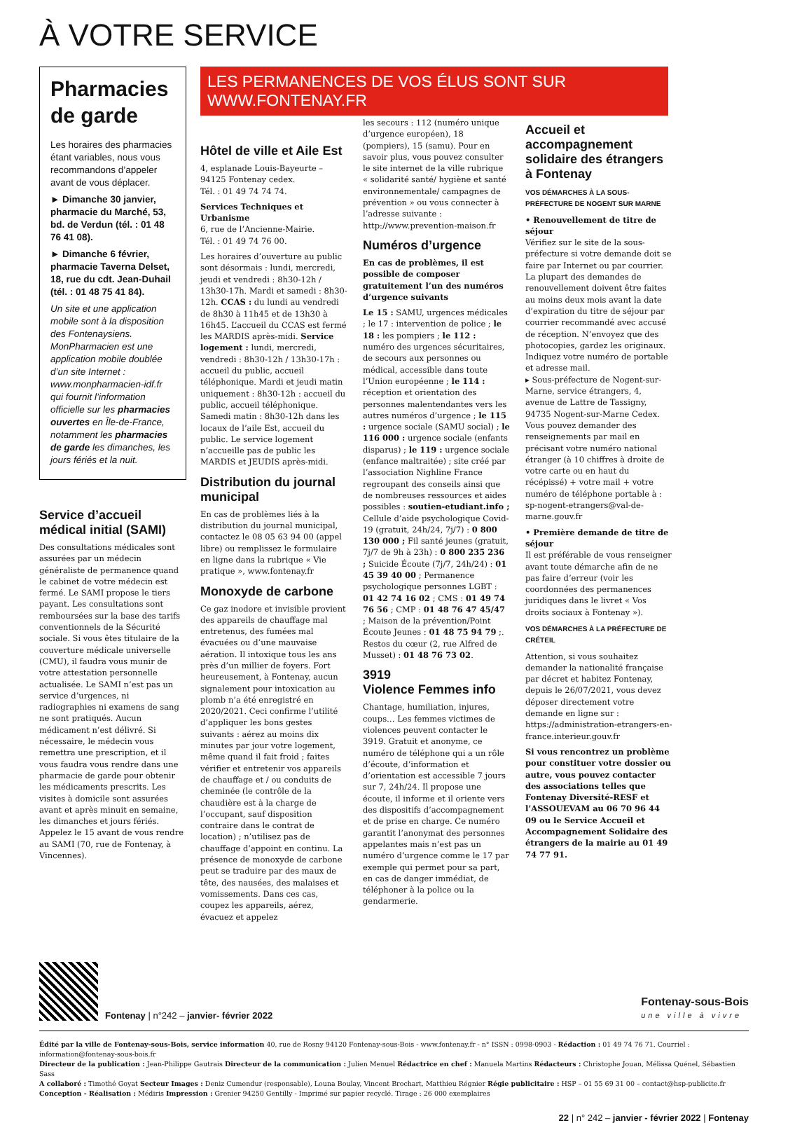À VOTRE SERVICE
Pharmacies de garde
Les horaires des pharmacies étant variables, nous vous recommandons d’appeler avant de vous déplacer.
► Dimanche 30 janvier, pharmacie du Marché, 53, bd. de Verdun (tél. : 01 48 76 41 08).
► Dimanche 6 février, pharmacie Taverna Delset, 18, rue du cdt. Jean-Duhail (tél. : 01 48 75 41 84).
Un site et une application mobile sont à la disposition des Fontenaysiens. MonPharmacien est une application mobile doublée d’un site Internet : www.monpharmacien-idf.fr qui fournit l’information officielle sur les pharmacies ouvertes en Île-de-France, notamment les pharmacies de garde les dimanches, les jours fériés et la nuit.
Service d’accueil médical initial (SAMI)
Des consultations médicales sont assurées par un médecin généraliste de permanence quand le cabinet de votre médecin est fermé. Le SAMI propose le tiers payant. Les consultations sont remboursées sur la base des tarifs conventionnels de la Sécurité sociale. Si vous êtes titulaire de la couverture médicale universelle (CMU), il faudra vous munir de votre attestation personnelle actualisée. Le SAMI n’est pas un service d’urgences, ni radiographies ni examens de sang ne sont pratiqués. Aucun médicament n’est délivré. Si nécessaire, le médecin vous remettra une prescription, et il vous faudra vous rendre dans une pharmacie de garde pour obtenir les médicaments prescrits. Les visites à domicile sont assurées avant et après minuit en semaine, les dimanches et jours fériés. Appelez le 15 avant de vous rendre au SAMI (70, rue de Fontenay, à Vincennes).
LES PERMANENCES DE VOS ÉLUS SONT SUR WWW.FONTENAY.FR
Hôtel de ville et Aile Est
4, esplanade Louis-Bayeurte – 94125 Fontenay cedex.
Tél. : 01 49 74 74 74.
Services Techniques et Urbanisme
6, rue de l’Ancienne-Mairie.
Tél. : 01 49 74 76 00.
Les horaires d’ouverture au public sont désormais : lundi, mercredi, jeudi et vendredi : 8h30-12h / 13h30-17h. Mardi et samedi : 8h30-12h. CCAS : du lundi au vendredi de 8h30 à 11h45 et de 13h30 à 16h45. L’accueil du CCAS est fermé les MARDIS après-midi. Service logement : lundi, mercredi, vendredi : 8h30-12h / 13h30-17h : accueil du public, accueil téléphonique. Mardi et jeudi matin uniquement : 8h30-12h : accueil du public, accueil téléphonique. Samedi matin : 8h30-12h dans les locaux de l’aile Est, accueil du public. Le service logement n’accueille pas de public les MARDIS et JEUDIS après-midi.
Distribution du journal municipal
En cas de problèmes liés à la distribution du journal municipal, contactez le 08 05 63 94 00 (appel libre) ou remplissez le formulaire en ligne dans la rubrique « Vie pratique », www.fontenay.fr
Monoxyde de carbone
Ce gaz inodore et invisible provient des appareils de chauffage mal entretenus, des fumées mal évacuées ou d’une mauvaise aération. Il intoxique tous les ans près d’un millier de foyers. Fort heureusement, à Fontenay, aucun signalement pour intoxication au plomb n’a été enregistré en 2020/2021. Ceci confirme l’utilité d’appliquer les bons gestes suivants : aérez au moins dix minutes par jour votre logement, même quand il fait froid ; faites vérifier et entretenir vos appareils de chauffage et / ou conduits de cheminée (le contrôle de la chaudière est à la charge de l’occupant, sauf disposition contraire dans le contrat de location) ; n’utilisez pas de chauffage d’appoint en continu. La présence de monoxyde de carbone peut se traduire par des maux de tête, des nausées, des malaises et vomissements. Dans ces cas, coupez les appareils, aérez, évacuez et appelez
les secours : 112 (numéro unique d’urgence européen), 18 (pompiers), 15 (samu). Pour en savoir plus, vous pouvez consulter le site internet de la ville rubrique « solidarité santé/ hygiène et santé environnementale/ campagnes de prévention » ou vous connecter à l’adresse suivante : http://www.prevention-maison.fr
Numéros d’urgence
En cas de problèmes, il est possible de composer gratuitement l’un des numéros d’urgence suivants
Le 15 : SAMU, urgences médicales ; le 17 : intervention de police ; le 18 : les pompiers ; le 112 : numéro des urgences sécuritaires, de secours aux personnes ou médical, accessible dans toute l’Union européenne ; le 114 : réception et orientation des personnes malentendantes vers les autres numéros d’urgence ; le 115 : urgence sociale (SAMU social) ; le 116 000 : urgence sociale (enfants disparus) ; le 119 : urgence sociale (enfance maltraitée) ; site créé par l’association Nighline France regroupant des conseils ainsi que de nombreuses ressources et aides possibles : soutien-etudiant.info ; Cellule d’aide psychologique Covid-19 (gratuit, 24h/24, 7j/7) : 0 800 130 000 ; Fil santé jeunes (gratuit, 7j/7 de 9h à 23h) : 0 800 235 236 ; Suicide Écoute (7j/7, 24h/24) : 01 45 39 40 00 ; Permanence psychologique personnes LGBT : 01 42 74 16 02 ; CMS : 01 49 74 76 56 ; CMP : 01 48 76 47 45/47 ; Maison de la prévention/Point Écoute Jeunes : 01 48 75 94 79 ;. Restos du cœur (2, rue Alfred de Musset) : 01 48 76 73 02.
3919
Violence Femmes info
Chantage, humiliation, injures, coups… Les femmes victimes de violences peuvent contacter le 3919. Gratuit et anonyme, ce numéro de téléphone qui a un rôle d’écoute, d’information et d’orientation est accessible 7 jours sur 7, 24h/24. Il propose une écoute, il informe et il oriente vers des dispositifs d’accompagnement et de prise en charge. Ce numéro garantit l’anonymat des personnes appelantes mais n’est pas un numéro d’urgence comme le 17 par exemple qui permet pour sa part, en cas de danger immédiat, de téléphoner à la police ou la gendarmerie.
Accueil et accompagnement solidaire des étrangers à Fontenay
VOS DÉMARCHES À LA SOUS-PRÉFECTURE DE NOGENT SUR MARNE
• Renouvellement de titre de séjour
Vérifiez sur le site de la sous-préfecture si votre demande doit se faire par Internet ou par courrier. La plupart des demandes de renouvellement doivent être faites au moins deux mois avant la date d’expiration du titre de séjour par courrier recommandé avec accusé de réception. N’envoyez que des photocopies, gardez les originaux. Indiquez votre numéro de portable et adresse mail.
▸ Sous-préfecture de Nogent-sur-Marne, service étrangers, 4, avenue de Lattre de Tassigny, 94735 Nogent-sur-Marne Cedex. Vous pouvez demander des renseignements par mail en précisant votre numéro national étranger (à 10 chiffres à droite de votre carte ou en haut du récépissé) + votre mail + votre numéro de téléphone portable à : sp-nogent-etrangers@val-de-marne.gouv.fr
• Première demande de titre de séjour
Il est préférable de vous renseigner avant toute démarche afin de ne pas faire d’erreur (voir les coordonnées des permanences juridiques dans le livret « Vos droits sociaux à Fontenay »).
VOS DÉMARCHES À LA PRÉFECTURE DE CRÉTEIL
Attention, si vous souhaitez demander la nationalité française par décret et habitez Fontenay, depuis le 26/07/2021, vous devez déposer directement votre demande en ligne sur : https://administration-etrangers-en-france.interieur.gouv.fr
Si vous rencontrez un problème pour constituer votre dossier ou autre, vous pouvez contacter des associations telles que Fontenay Diversité-RESF et l’ASSOUEVAM au 06 70 96 44 09 ou le Service Accueil et Accompagnement Solidaire des étrangers de la mairie au 01 49 74 77 91.
Fontenay | n°242 – janvier- février 2022
Fontenay-sous-Bois
une ville à vivre
Édité par la ville de Fontenay-sous-Bois, service information 40, rue de Rosny 94120 Fontenay-sous-Bois - www.fontenay.fr - n° ISSN : 0998-0903 - Rédaction : 01 49 74 76 71. Courriel : information@fontenay-sous-bois.fr
Directeur de la publication : Jean-Philippe Gautrais Directeur de la communication : Julien Menuel Rédactrice en chef : Manuela Martins Rédacteurs : Christophe Jouan, Mélissa Quénel, Sébastien Sass
A collaboré : Timothé Goyat Secteur Images : Deniz Cumendur (responsable), Louna Boulay, Vincent Brochart, Matthieu Régnier Régie publicitaire : HSP – 01 55 69 31 00 – contact@hsp-publicite.fr
Conception - Réalisation : Médiris Impression : Grenier 94250 Gentilly - Imprimé sur papier recyclé. Tirage : 26 000 exemplaires
22 | n° 242 – janvier - février 2022 | Fontenay